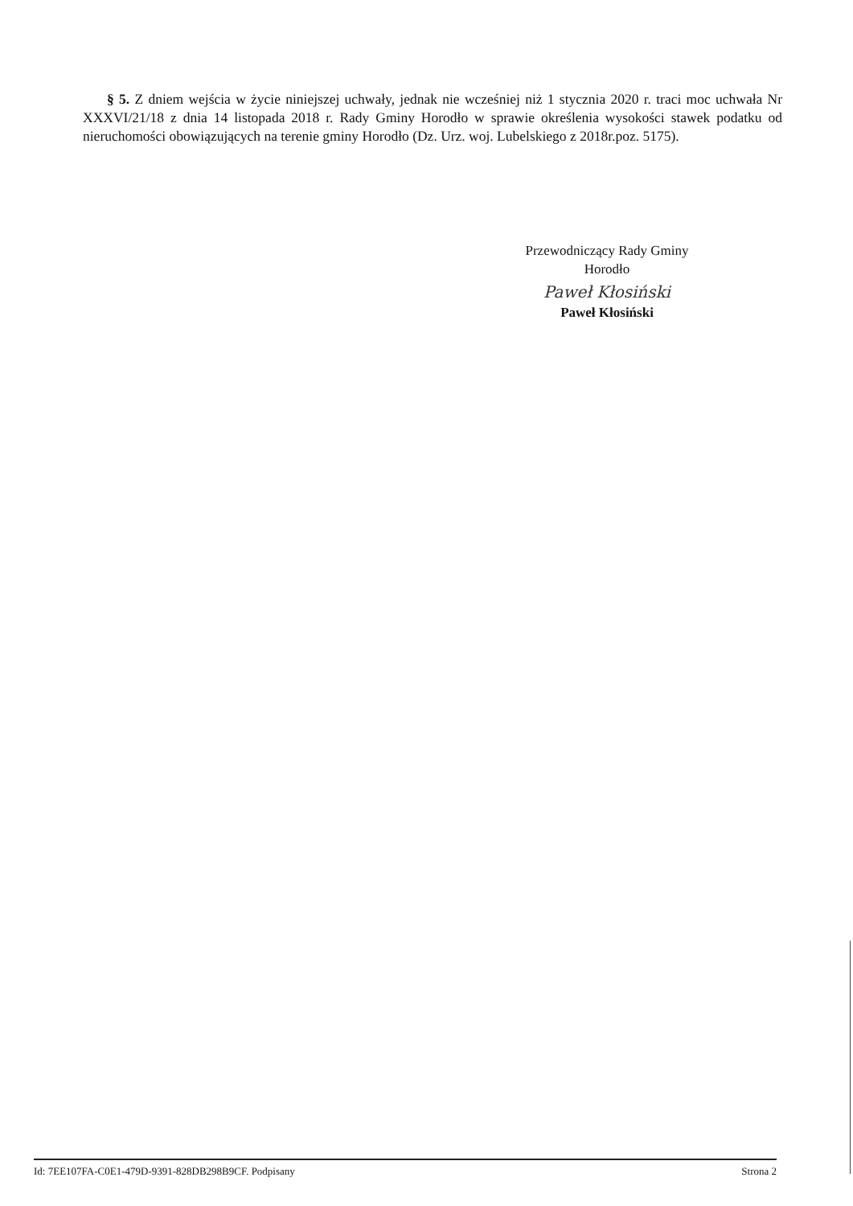§ 5. Z dniem wejścia w życie niniejszej uchwały, jednak nie wcześniej niż 1 stycznia 2020 r. traci moc uchwała Nr XXXVI/21/18 z dnia 14 listopada 2018 r. Rady Gminy Horodło w sprawie określenia wysokości stawek podatku od nieruchomości obowiązujących na terenie gminy Horodło (Dz. Urz. woj. Lubelskiego z 2018r.poz. 5175).
Przewodniczący Rady Gminy
Horodło
Paweł Kłosiński
Paweł Kłosiński
Id: 7EE107FA-C0E1-479D-9391-828DB298B9CF. Podpisany Strona 2